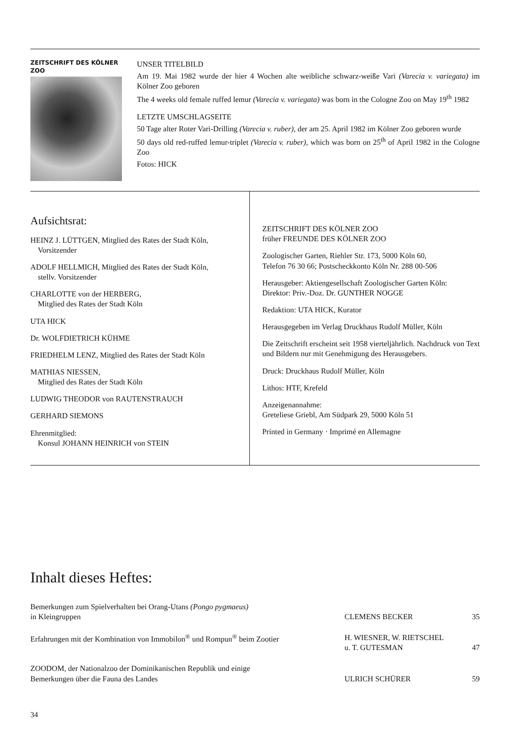ZEITSCHRIFT DES KÖLNER ZOO
UNSER TITELBILD
Am 19. Mai 1982 wurde der hier 4 Wochen alte weibliche schwarz-weiße Vari (Varecia v. variegata) im Kölner Zoo geboren
The 4 weeks old female ruffed lemur (Varecia v. variegata) was born in the Cologne Zoo on May 19<sup>th</sup> 1982
LETZTE UMSCHLAGSEITE
50 Tage alter Roter Vari-Drilling (Varecia v. ruber), der am 25. April 1982 im Kölner Zoo geboren wurde
50 days old red-ruffed lemur-triplet (Varecia v. ruber), which was born on 25<sup>th</sup> of April 1982 in the Cologne Zoo
Fotos: HICK
Aufsichtsrat:
HEINZ J. LÜTTGEN, Mitglied des Rates der Stadt Köln,
Vorsitzender
ADOLF HELLMICH, Mitglied des Rates der Stadt Köln,
stellv. Vorsitzender
CHARLOTTE von der HERBERG,
Mitglied des Rates der Stadt Köln
UTA HICK
Dr. WOLFDIETRICH KÜHME
FRIEDHELM LENZ, Mitglied des Rates der Stadt Köln
MATHIAS NIESSEN,
Mitglied des Rates der Stadt Köln
LUDWIG THEODOR von RAUTENSTRAUCH
GERHARD SIEMONS
Ehrenmitglied:
Konsul JOHANN HEINRICH von STEIN
ZEITSCHRIFT DES KÖLNER ZOO
früher FREUNDE DES KÖLNER ZOO
Zoologischer Garten, Riehler Str. 173, 5000 Köln 60,
Telefon 76 30 66; Postscheckkonto Köln Nr. 288 00-506
Herausgeber: Aktiengesellschaft Zoologischer Garten Köln:
Direktor: Priv.-Doz. Dr. GUNTHER NOGGE
Redaktion: UTA HICK, Kurator
Herausgegeben im Verlag Druckhaus Rudolf Müller, Köln
Die Zeitschrift erscheint seit 1958 vierteljährlich. Nachdruck von Text und Bildern nur mit Genehmigung des Herausgebers.
Druck: Druckhaus Rudolf Müller, Köln
Lithos: HTF, Krefeld
Anzeigenannahme:
Greteliese Griebl, Am Südpark 29, 5000 Köln 51
Printed in Germany · Imprimé en Allemagne
Inhalt dieses Heftes:
| Bemerkungen zum Spielverhalten bei Orang-Utans (Pongo pygmaeus) in Kleingruppen | CLEMENS BECKER | 35 |
| Erfahrungen mit der Kombination von Immobilon<sup>®</sup> und Rompun<sup>®</sup> beim Zootier | H. WIESNER, W. RIETSCHEL u. T. GUTESMAN | 47 |
| ZOODOM, der Nationalzoo der Dominikanischen Republik und einige Bemerkungen über die Fauna des Landes | ULRICH SCHÜRER | 59 |
34